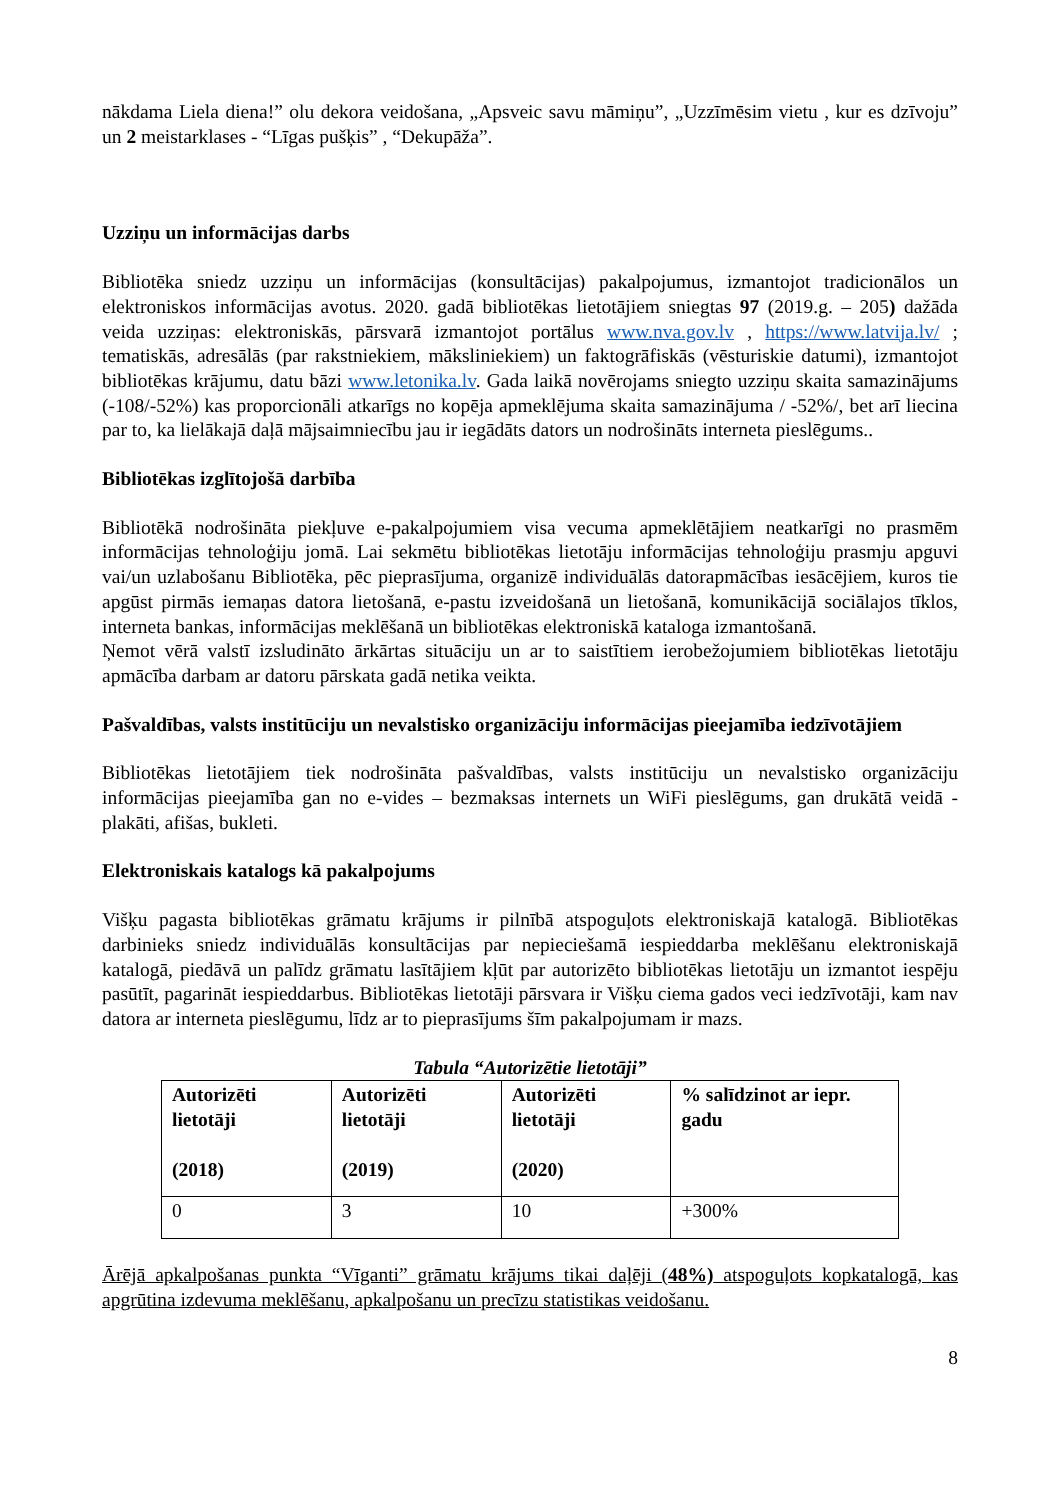nākdama Liela diena!” olu dekora veidošana, „Apsveic savu māmiņu”, „Uzzīmēsim vietu , kur es dzīvoju” un 2 meistarklases - “Līgas pušķis” , “Dekupāža”.
Uzziņu un informācijas darbs
Bibliotēka sniedz uzziņu un informācijas (konsultācijas) pakalpojumus, izmantojot tradicionālos un elektroniskos informācijas avotus. 2020. gadā bibliotēkas lietotājiem sniegtas 97 (2019.g. – 205) dažāda veida uzziņas: elektroniskās, pārsvarā izmantojot portālus www.nva.gov.lv , https://www.latvija.lv/ ; tematiskās, adresālās (par rakstniekiem, māksliniekiem) un faktogrāfiskās (vēsturiskie datumi), izmantojot bibliotēkas krājumu, datu bāzi www.letonika.lv. Gada laikā novērojams sniegto uzziņu skaita samazinājums (-108/-52%) kas proporcionāli atkarīgs no kopēja apmeklējuma skaita samazinājuma / -52%/, bet arī liecina par to, ka lielākajā daļā mājsaimniecību jau ir iegādāts dators un nodrošināts interneta pieslēgums..
Bibliotēkas izglītojošā darbība
Bibliotēkā nodrošināta piekļuve e-pakalpojumiem visa vecuma apmeklētājiem neatkarīgi no prasmēm informācijas tehnoloģiju jomā. Lai sekmētu bibliotēkas lietotāju informācijas tehnoloģiju prasmju apguvi vai/un uzlabošanu Bibliotēka, pēc pieprasījuma, organizē individuālās datorapmācības iesācējiem, kuros tie apgūst pirmās iemaņas datora lietošanā, e-pastu izveidošanā un lietošanā, komunikācijā sociālajos tīklos, interneta bankas, informācijas meklēšanā un bibliotēkas elektroniskā kataloga izmantošanā.
Ņemot vērā valstī izsludināto ārkārtas situāciju un ar to saistītiem ierobežojumiem bibliotēkas lietotāju apmācība darbam ar datoru pārskata gadā netika veikta.
Pašvaldības, valsts institūciju un nevalstisko organizāciju informācijas pieejamība iedzīvotājiem
Bibliotēkas lietotājiem tiek nodrošināta pašvaldības, valsts institūciju un nevalstisko organizāciju informācijas pieejamība gan no e-vides – bezmaksas internets un WiFi pieslēgums, gan drukātā veidā - plakāti, afišas, bukleti.
Elektroniskais katalogs kā pakalpojums
Višķu pagasta bibliotēkas grāmatu krājums ir pilnībā atspoguļots elektroniskajā katalogā. Bibliotēkas darbinieks sniedz individuālās konsultācijas par nepieciešamā iespieddarba meklēšanu elektroniskajā katalogā, piedāvā un palīdz grāmatu lasītājiem kļūt par autorizēto bibliotēkas lietotāju un izmantot iespēju pasūtīt, pagarināt iespieddarbus. Bibliotēkas lietotāji pārsvara ir Višķu ciema gados veci iedzīvotāji, kam nav datora ar interneta pieslēgumu, līdz ar to pieprasījums šīm pakalpojumam ir mazs.
Tabula “Autorizētie lietotāji”
| Autorizēti lietotāji (2018) | Autorizēti lietotāji (2019) | Autorizēti lietotāji (2020) | % salīdzinot ar iepr. gadu |
| --- | --- | --- | --- |
| 0 | 3 | 10 | +300% |
Ārējā apkalpošanas punkta “Vīganti” grāmatu krājums tikai daļēji (48%) atspoguļots kopkatalogā, kas apgrūtina izdevuma meklēšanu, apkalpošanu un precīzu statistikas veidošanu.
8